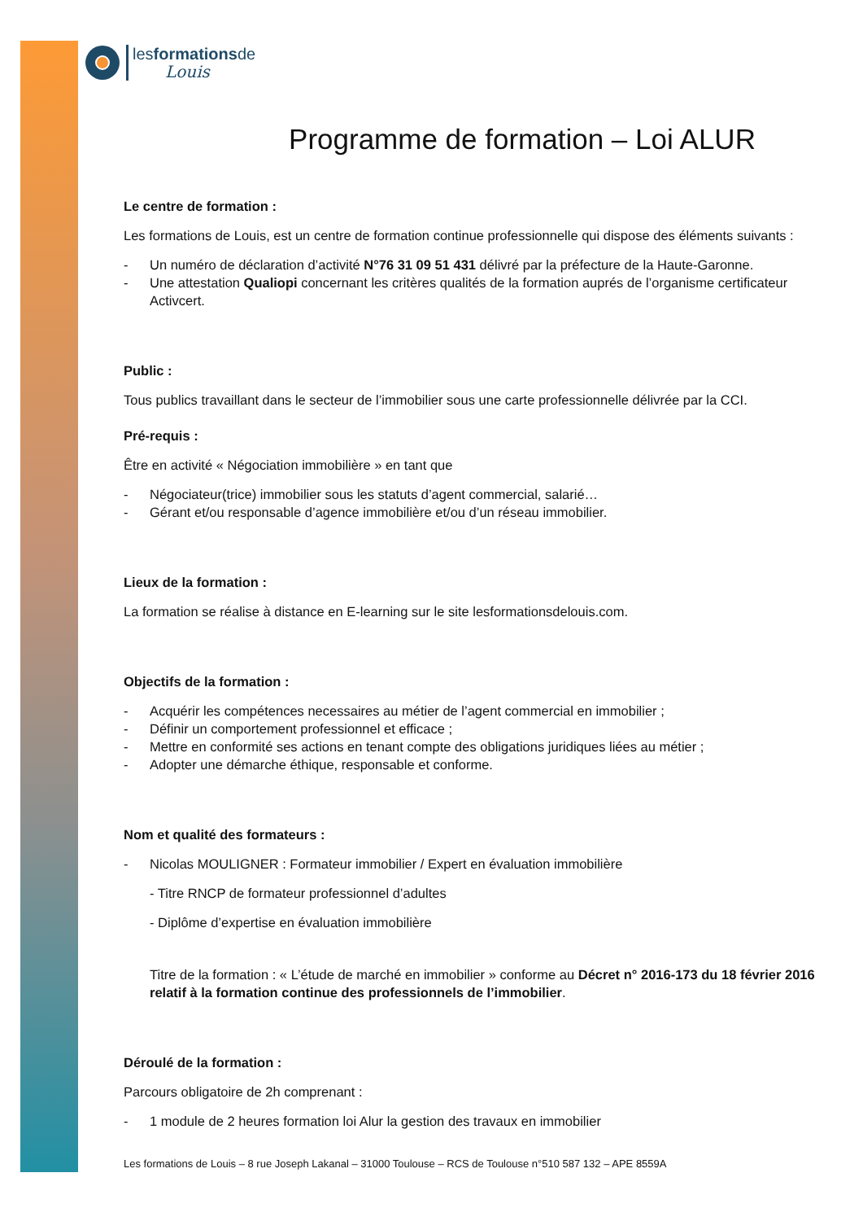lesformationsde
Louis
Programme de formation – Loi ALUR
Le centre de formation :
Les formations de Louis, est un centre de formation continue professionnelle qui dispose des éléments suivants :
- Un numéro de déclaration d’activité N°76 31 09 51 431 délivré par la préfecture de la Haute-Garonne.
- Une attestation Qualiopi concernant les critères qualités de la formation auprés de l’organisme certificateur Activcert.
Public :
Tous publics travaillant dans le secteur de l’immobilier sous une carte professionnelle délivrée par la CCI.
Pré-requis :
Être en activité « Négociation immobilière » en tant que
- Négociateur(trice) immobilier sous les statuts d’agent commercial, salarié…
- Gérant et/ou responsable d’agence immobilière et/ou d’un réseau immobilier.
Lieux de la formation :
La formation se réalise à distance en E-learning sur le site lesformationsdelouis.com.
Objectifs de la formation :
- Acquérir les compétences necessaires au métier de l’agent commercial en immobilier ;
- Définir un comportement professionnel et efficace ;
- Mettre en conformité ses actions en tenant compte des obligations juridiques liées au métier ;
- Adopter une démarche éthique, responsable et conforme.
Nom et qualité des formateurs :
- Nicolas MOULIGNER : Formateur immobilier / Expert en évaluation immobilière
- Titre RNCP de formateur professionnel d’adultes
- Diplôme d’expertise en évaluation immobilière
Titre de la formation : « L’étude de marché en immobilier » conforme au Décret n° 2016-173 du 18 février 2016 relatif à la formation continue des professionnels de l’immobilier.
Déroulé de la formation :
Parcours obligatoire de 2h comprenant :
- 1 module de 2 heures formation loi Alur la gestion des travaux en immobilier
Les formations de Louis – 8 rue Joseph Lakanal – 31000 Toulouse – RCS de Toulouse n°510 587 132 – APE 8559A